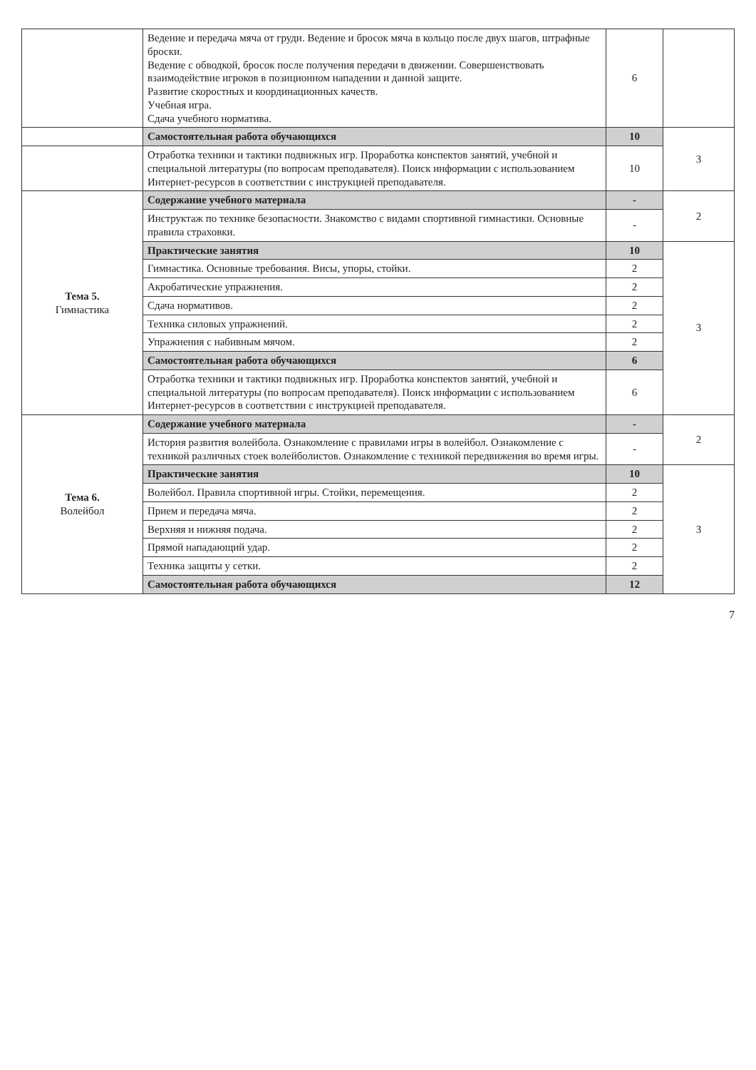| | Ведение и передача мяча от груди. Ведение и бросок мяча в кольцо после двух шагов, штрафные броски. Ведение с обводкой, бросок после получения передачи в движении. Совершенствовать взаимодействие игроков в позиционном нападении и данной защите. Развитие скоростных и координационных качеств. Учебная игра. Сдача учебного норматива. | 6 | |
| | Самостоятельная работа обучающихся | 10 | 3 |
| | Отработка техники и тактики подвижных игр. Проработка конспектов занятий, учебной и специальной литературы (по вопросам преподавателя). Поиск информации с использованием Интернет-ресурсов в соответствии с инструкцией преподавателя. | 10 | |
| Тема 5. Гимнастика | Содержание учебного материала | - | 2 |
| | Инструктаж по технике безопасности. Знакомство с видами спортивной гимнастики. Основные правила страховки. | - | |
| | Практические занятия | 10 | 3 |
| | Гимнастика. Основные требования. Висы, упоры, стойки. | 2 | |
| | Акробатические упражнения. | 2 | |
| | Сдача нормативов. | 2 | |
| | Техника силовых упражнений. | 2 | |
| | Упражнения с набивным мячом. | 2 | |
| | Самостоятельная работа обучающихся | 6 | |
| | Отработка техники и тактики подвижных игр. Проработка конспектов занятий, учебной и специальной литературы (по вопросам преподавателя). Поиск информации с использованием Интернет-ресурсов в соответствии с инструкцией преподавателя. | 6 | |
| Тема 6. Волейбол | Содержание учебного материала | - | 2 |
| | История развития волейбола. Ознакомление с правилами игры в волейбол. Ознакомление с техникой различных стоек волейболистов. Ознакомление с техникой передвижения во время игры. | - | |
| | Практические занятия | 10 | 3 |
| | Волейбол. Правила спортивной игры. Стойки, перемещения. | 2 | |
| | Прием и передача мяча. | 2 | |
| | Верхняя и нижняя подача. | 2 | |
| | Прямой нападающий удар. | 2 | |
| | Техника защиты у сетки. | 2 | |
| | Самостоятельная работа обучающихся | 12 | |
7